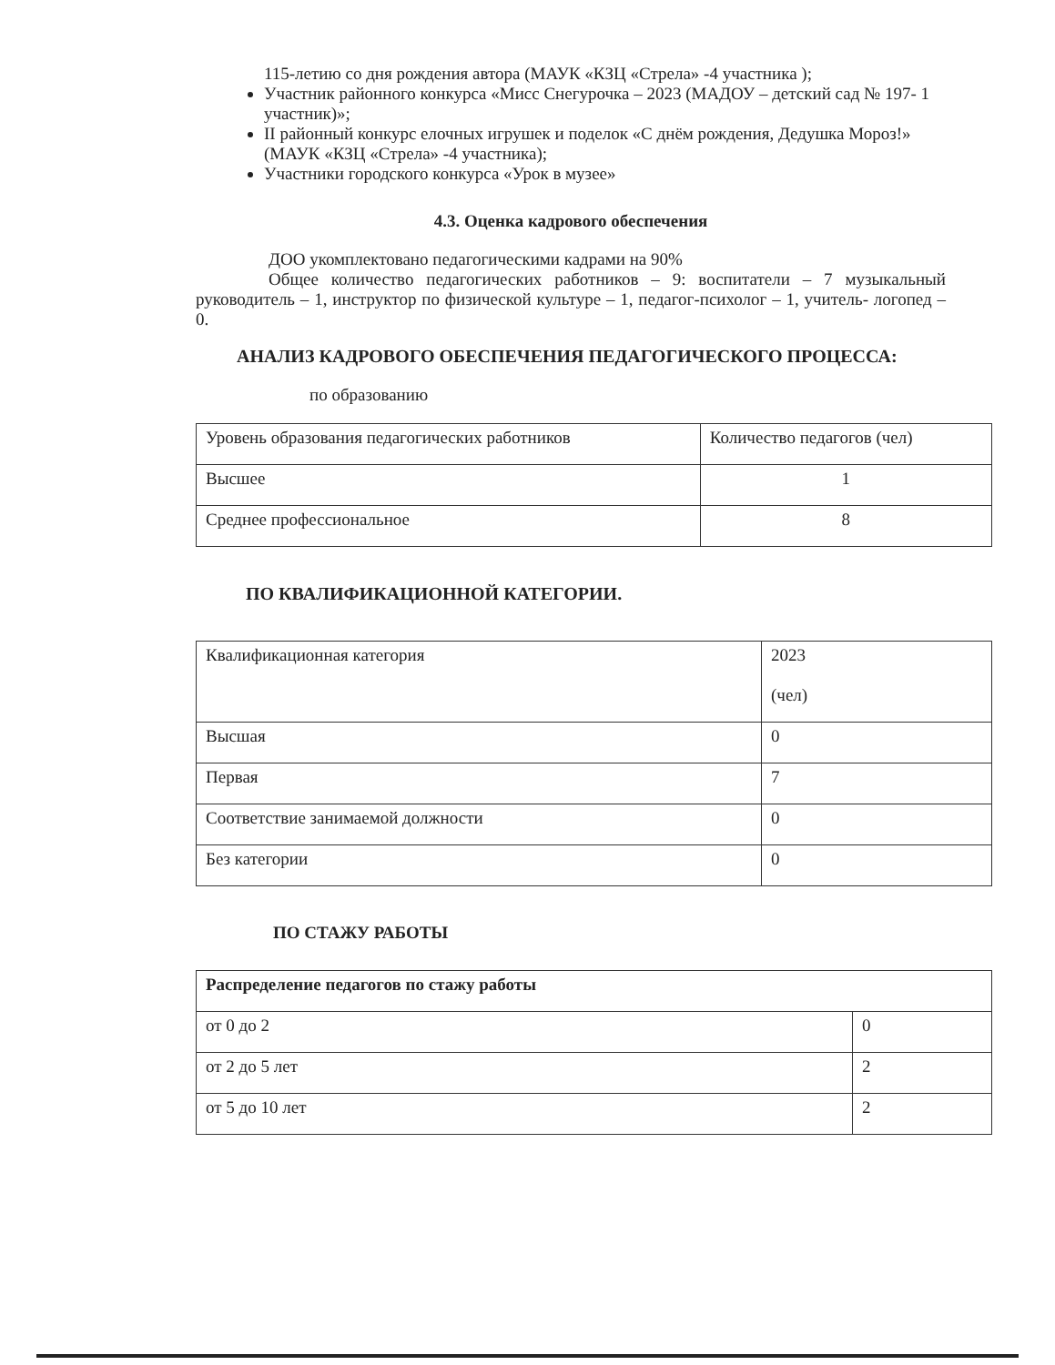115-летию со дня рождения автора (МАУК «КЗЦ «Стрела» -4 участника );
Участник районного конкурса «Мисс Снегурочка – 2023 (МАДОУ – детский сад № 197- 1 участник)»;
II районный конкурс елочных игрушек и поделок «С днём рождения, Дедушка Мороз!» (МАУК «КЗЦ «Стрела» -4 участника);
Участники городского конкурса «Урок в музее»
4.3. Оценка кадрового обеспечения
ДОО укомплектовано педагогическими кадрами на 90%
Общее количество педагогических работников – 9: воспитатели – 7 музыкальный руководитель – 1, инструктор по физической культуре – 1, педагог-психолог – 1, учитель- логопед – 0.
АНАЛИЗ КАДРОВОГО ОБЕСПЕЧЕНИЯ ПЕДАГОГИЧЕСКОГО ПРОЦЕССА:
по образованию
| Уровень образования педагогических работников | Количество педагогов (чел) |
| Высшее | 1 |
| Среднее профессиональное | 8 |
ПО КВАЛИФИКАЦИОННОЙ КАТЕГОРИИ.
| Квалификационная категория | 2023 (чел) |
| Высшая | 0 |
| Первая | 7 |
| Соответствие занимаемой должности | 0 |
| Без категории | 0 |
ПО СТАЖУ РАБОТЫ
| Распределение педагогов по стажу работы | |
| от 0 до 2 | 0 |
| от 2 до 5 лет | 2 |
| от 5 до 10 лет | 2 |